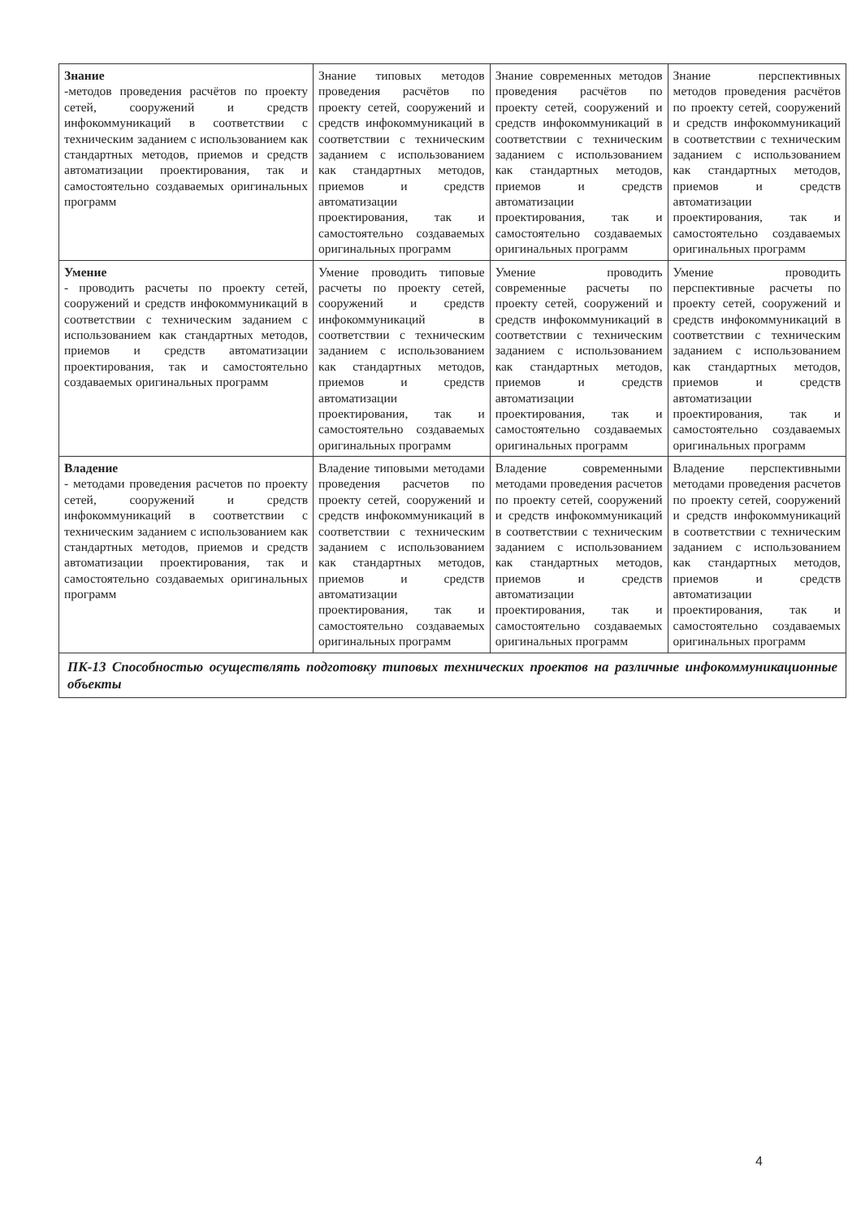| Знание -методов проведения расчётов по проекту сетей, сооружений и средств инфокоммуникаций в соответствии с техническим заданием с использованием как стандартных методов, приемов и средств автоматизации проектирования, так и самостоятельно создаваемых оригинальных программ | Знание типовых методов проведения расчётов по проекту сетей, сооружений и средств инфокоммуникаций в соответствии с техническим заданием с использованием как стандартных методов, приемов и средств автоматизации проектирования, так и самостоятельно создаваемых оригинальных программ | Знание современных методов проведения расчётов по проекту сетей, сооружений и средств инфокоммуникаций в соответствии с техническим заданием с использованием как стандартных методов, приемов и средств автоматизации проектирования, так и самостоятельно создаваемых оригинальных программ | Знание перспективных методов проведения расчётов по проекту сетей, сооружений и средств инфокоммуникаций в соответствии с техническим заданием с использованием как стандартных методов, приемов и средств автоматизации проектирования, так и самостоятельно создаваемых оригинальных программ |
| Умение - проводить расчеты по проекту сетей, сооружений и средств инфокоммуникаций в соответствии с техническим заданием с использованием как стандартных методов, приемов и средств автоматизации проектирования, так и самостоятельно создаваемых оригинальных программ | Умение проводить типовые расчеты по проекту сетей, сооружений и средств инфокоммуникаций в соответствии с техническим заданием с использованием как стандартных методов, приемов и средств автоматизации проектирования, так и самостоятельно создаваемых оригинальных программ | Умение проводить современные расчеты по проекту сетей, сооружений и средств инфокоммуникаций в соответствии с техническим заданием с использованием как стандартных методов, приемов и средств автоматизации проектирования, так и самостоятельно создаваемых оригинальных программ | Умение проводить перспективные расчеты по проекту сетей, сооружений и средств инфокоммуникаций в соответствии с техническим заданием с использованием как стандартных методов, приемов и средств автоматизации проектирования, так и самостоятельно создаваемых оригинальных программ |
| Владение - методами проведения расчетов по проекту сетей, сооружений и средств инфокоммуникаций в соответствии с техническим заданием с использованием как стандартных методов, приемов и средств автоматизации проектирования, так и самостоятельно создаваемых оригинальных программ | Владение типовыми методами проведения расчетов по проекту сетей, сооружений и средств инфокоммуникаций в соответствии с техническим заданием с использованием как стандартных методов, приемов и средств автоматизации проектирования, так и самостоятельно создаваемых оригинальных программ | Владение современными методами проведения расчетов по проекту сетей, сооружений и средств инфокоммуникаций в соответствии с техническим заданием с использованием как стандартных методов, приемов и средств автоматизации проектирования, так и самостоятельно создаваемых оригинальных программ | Владение перспективными методами проведения расчетов по проекту сетей, сооружений и средств инфокоммуникаций в соответствии с техническим заданием с использованием как стандартных методов, приемов и средств автоматизации проектирования, так и самостоятельно создаваемых оригинальных программ |
| ПК-13 Способностью осуществлять подготовку типовых технических проектов на различные инфокоммуникационные объекты | | | |
4